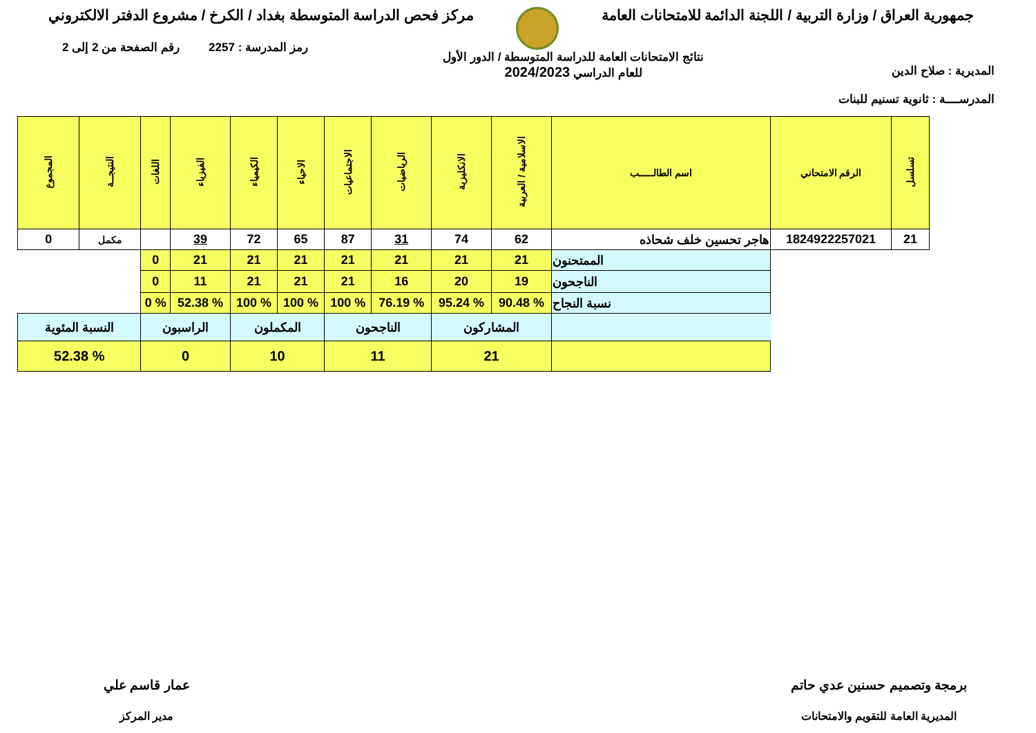جمهورية العراق / وزارة التربية / اللجنة الدائمة للامتحانات العامة
مركز فحص الدراسة المتوسطة بغداد / الكرخ / مشروع الدفتر الالكتروني
المديرية : صلاح الدين
المدرســــة : ثانوية تسنيم للبنات
نتائج الامتحانات العامة للدراسة المتوسطة / الدور الأول
للعام الدراسي 2024/2023
رمز المدرسة : 2257 رقم الصفحة من 2 إلى 2
| تسلسل | الرقم الامتحاني | اسم الطالـــــب | الاسلامية / العربية | الانكليزية | الرياضيات | الاجتماعيات | الاحياء | الكيمياء | الفيزياء | اللغات | النتيجــة | المجموع | |
| --- | --- | --- | --- | --- | --- | --- | --- | --- | --- | --- | --- | --- | --- |
| 21 | 1824922257021 | هاجر تحسين خلف شحاذه | 62 | 74 | 31 | 87 | 65 | 72 | 39 | | مكمل | 0 | |
| | | الممتحنون | 21 | 21 | 21 | 21 | 21 | 21 | 21 | 0 | | | |
| | | الناجحون | 19 | 20 | 16 | 21 | 21 | 21 | 11 | 0 | | | |
| | | نسبة النجاح | % 90.48 | % 95.24 | % 76.19 | % 100 | % 100 | % 100 | % 52.38 | % 0 | | | |
| | | | المشاركون | | الناجحون | | المكملون | | الراسبون | | النسبة المئوية | | |
| | | | 21 | | 11 | | 10 | | 0 | | % 52.38 | | |
برمجة وتصميم حسنين عدي حاتم
المديرية العامة للتقويم والامتحانات
عمار قاسم علي
مدير المركز